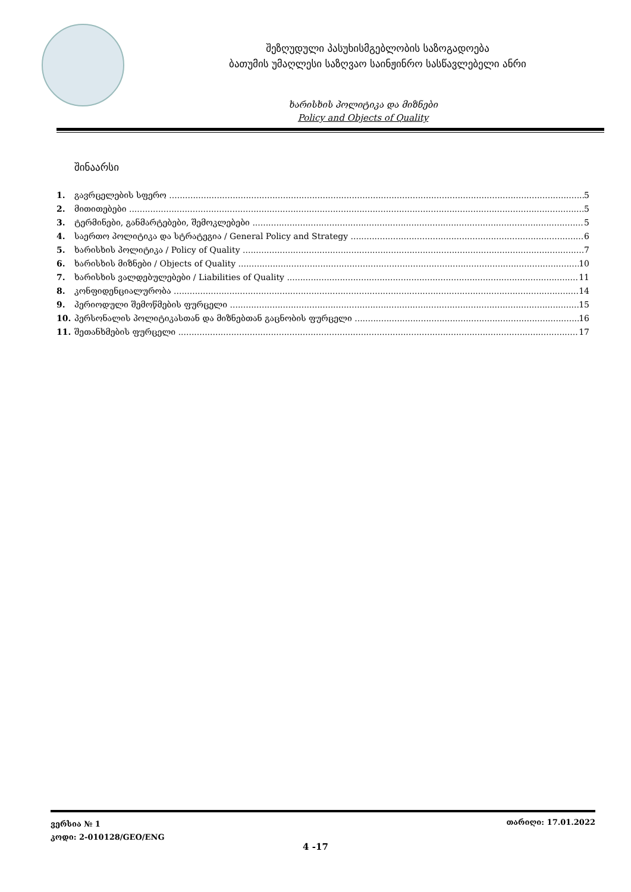შეზღუდული პასუხისმგებლობის საზოგადოება
ბათუმის უმაღლესი საზღვაო საინჟინრო სასწავლებელი ანრი
ხარისხის პოლიტიკა და მიზნები
Policy and Objects of Quality
შინაარსი
1. გავრცელების სფერო 5
2. მითითებები 5
3. ტერმინები, განმარტებები, შემოკლებები 5
4. საერთო პოლიტიკა და სტრატეგია / General Policy and Strategy 6
5. ხარისხის პოლიტიკა / Policy of Quality 7
6. ხარისხის მიზნები / Objects of Quality 10
7. ხარისხის ვალდებულებები / Liabilities of Quality 11
8. კონფიდენციალურობა 14
9. პერიოდული შემოწმების ფურცელი 15
10. პერსონალის პოლიტიკასთან და მიზნებთან გაცნობის ფურცელი 16
11. შეთანხმების ფურცელი 17
ვერსია № 1
კოდი: 2-010128/GEO/ENG
თარიღი: 17.01.2022
4 -17